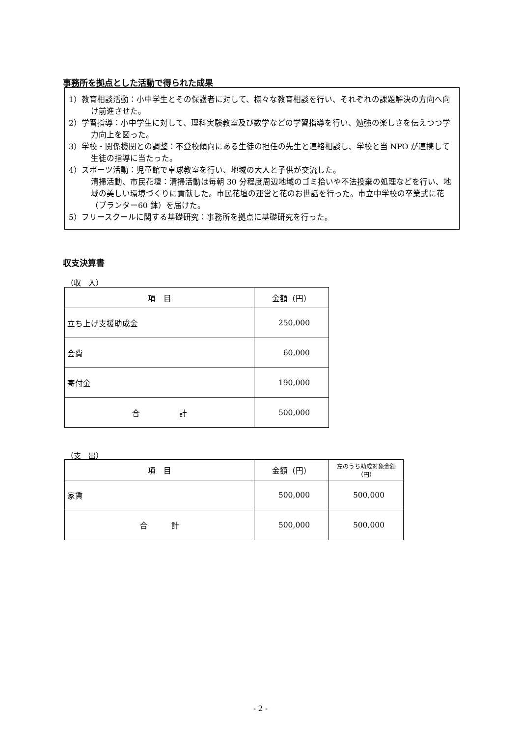事務所を拠点とした活動で得られた成果
1）教育相談活動：小中学生とその保護者に対して、様々な教育相談を行い、それぞれの課題解決の方向へ向け前進させた。
2）学習指導：小中学生に対して、理科実験教室及び数学などの学習指導を行い、勉強の楽しさを伝えつつ学力向上を図った。
3）学校・関係機関との調整：不登校傾向にある生徒の担任の先生と連絡相談し、学校と当 NPO が連携して生徒の指導に当たった。
4）スポーツ活動：児童館で卓球教室を行い、地域の大人と子供が交流した。
清掃活動、市民花壇：清掃活動は毎朝 30 分程度周辺地域のゴミ拾いや不法投棄の処理などを行い、地域の美しい環境づくりに貢献した。市民花壇の運営と花のお世話を行った。市立中学校の卒業式に花（プランター60 鉢）を届けた。
5）フリースクールに関する基礎研究：事務所を拠点に基礎研究を行った。
収支決算書
（収　入）
| 項 目 | 金額（円） |
| --- | --- |
| 立ち上げ支援助成金 | 250,000 |
| 会費 | 60,000 |
| 寄付金 | 190,000 |
| 合 計 | 500,000 |
（支　出）
| 項 目 | 金額（円） | 左のうち助成対象金額（円） |
| --- | --- | --- |
| 家賃 | 500,000 | 500,000 |
| 合 計 | 500,000 | 500,000 |
- 2 -